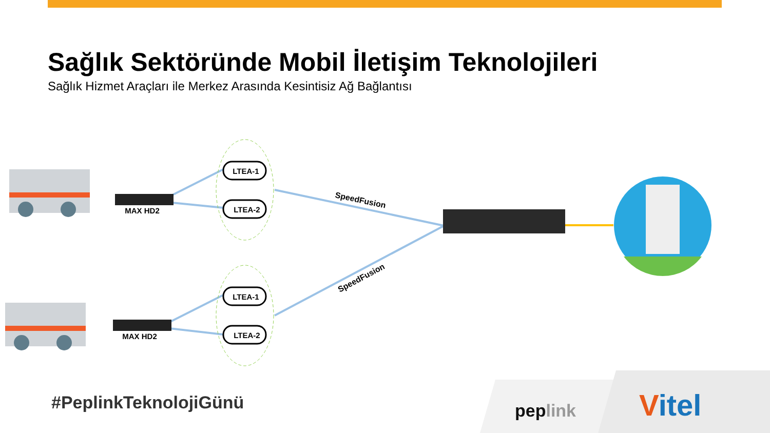Sağlık Sektöründe Mobil İletişim Teknolojileri
Sağlık Hizmet Araçları ile Merkez Arasında Kesintisiz Ağ Bağlantısı
LTEA-1
LTEA-2
LTEA-1
LTEA-2
MAX HD2
MAX HD2
SpeedFusion
SpeedFusion
peplink
Vitel
#PeplinkTeknolojiGünü